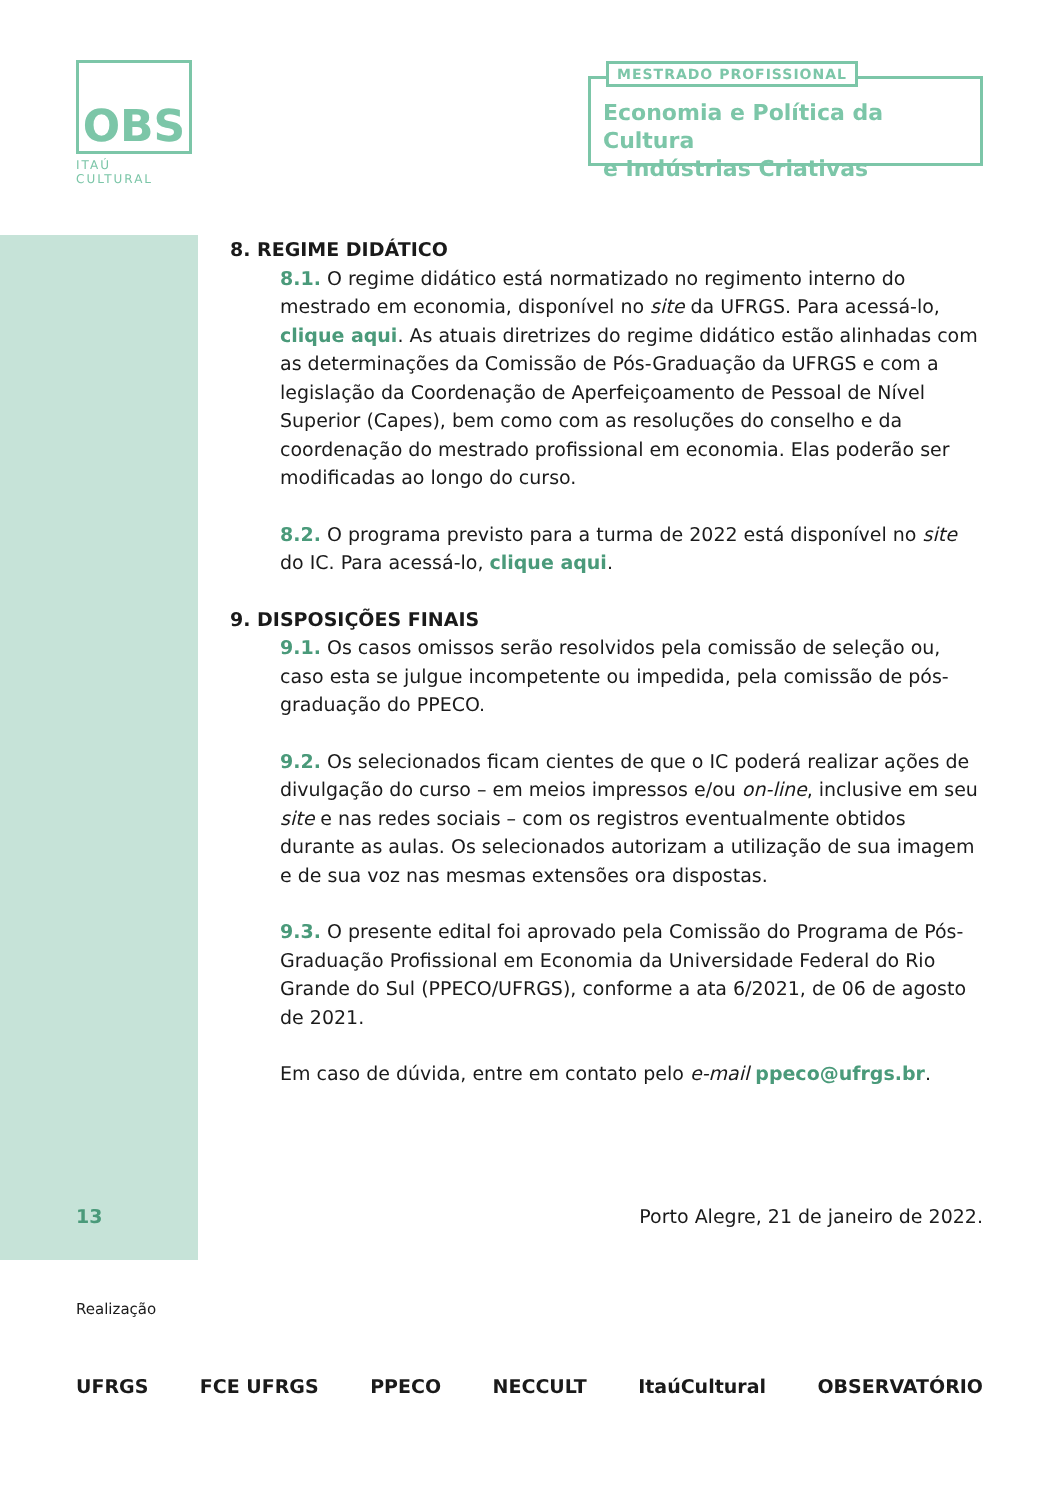OBS
ITAÚ CULTURAL
MESTRADO PROFISSIONAL
Economia e Política da Cultura
e Indústrias Criativas
8. REGIME DIDÁTICO
8.1. O regime didático está normatizado no regimento interno do mestrado em economia, disponível no site da UFRGS. Para acessá-lo, clique aqui. As atuais diretrizes do regime didático estão alinhadas com as determinações da Comissão de Pós-Graduação da UFRGS e com a legislação da Coordenação de Aperfeiçoamento de Pessoal de Nível Superior (Capes), bem como com as resoluções do conselho e da coordenação do mestrado profissional em economia. Elas poderão ser modificadas ao longo do curso.
8.2. O programa previsto para a turma de 2022 está disponível no site do IC. Para acessá-lo, clique aqui.
9. DISPOSIÇÕES FINAIS
9.1. Os casos omissos serão resolvidos pela comissão de seleção ou, caso esta se julgue incompetente ou impedida, pela comissão de pós-graduação do PPECO.
9.2. Os selecionados ficam cientes de que o IC poderá realizar ações de divulgação do curso – em meios impressos e/ou on-line, inclusive em seu site e nas redes sociais – com os registros eventualmente obtidos durante as aulas. Os selecionados autorizam a utilização de sua imagem e de sua voz nas mesmas extensões ora dispostas.
9.3. O presente edital foi aprovado pela Comissão do Programa de Pós-Graduação Profissional em Economia da Universidade Federal do Rio Grande do Sul (PPECO/UFRGS), conforme a ata 6/2021, de 06 de agosto de 2021.
Em caso de dúvida, entre em contato pelo e-mail ppeco@ufrgs.br.
13 Porto Alegre, 21 de janeiro de 2022.
Realização
UFRGS FCE UFRGS PPECO NECCULT ItaúCultural OBSERVATÓRIO